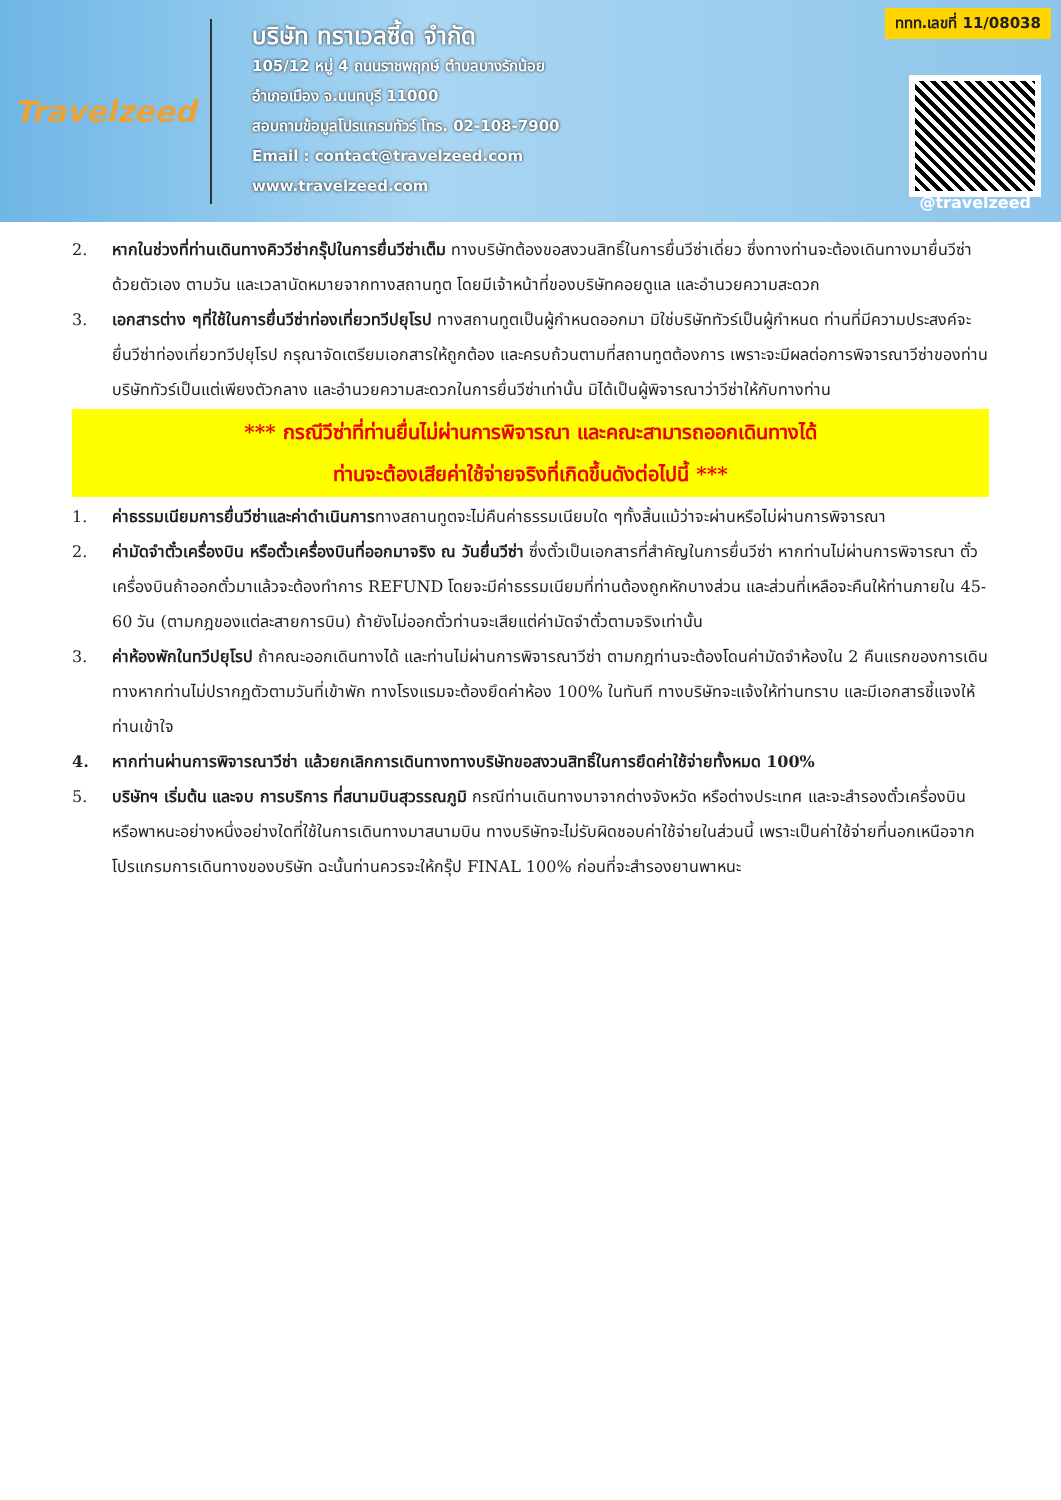Travelzeed
บริษัท ทราเวลซี้ด จำกัด
105/12 หมู่ 4 ถนนราชพฤกษ์ ตำบลบางรักน้อย
อำเภอเมือง จ.นนทบุรี 11000
สอบถามข้อมูลโปรแกรมทัวร์ โทร. 02-108-7900
Email : contact@travelzeed.com
www.travelzeed.com
ททท.เลขที่ 11/08038
@travelzeed
2. หากในช่วงที่ท่านเดินทางคิววีซ่ากรุ๊ปในการยื่นวีซ่าเต็ม ทางบริษัทต้องขอสงวนสิทธิ์ในการยื่นวีซ่าเดี่ยว ซึ่งทางท่านจะต้องเดินทางมายื่นวีซ่าด้วยตัวเอง ตามวัน และเวลานัดหมายจากทางสถานทูต โดยมีเจ้าหน้าที่ของบริษัทคอยดูแล และอำนวยความสะดวก
3. เอกสารต่าง ๆที่ใช้ในการยื่นวีซ่าท่องเที่ยวทวีปยุโรป ทางสถานทูตเป็นผู้กำหนดออกมา มิใช่บริษัททัวร์เป็นผู้กำหนด ท่านที่มีความประสงค์จะยื่นวีซ่าท่องเที่ยวทวีปยุโรป กรุณาจัดเตรียมเอกสารให้ถูกต้อง และครบถ้วนตามที่สถานทูตต้องการ เพราะจะมีผลต่อการพิจารณาวีซ่าของท่าน บริษัททัวร์เป็นแต่เพียงตัวกลาง และอำนวยความสะดวกในการยื่นวีซ่าเท่านั้น มิได้เป็นผู้พิจารณาว่าวีซ่าให้กับทางท่าน
*** กรณีวีซ่าที่ท่านยื่นไม่ผ่านการพิจารณา และคณะสามารถออกเดินทางได้
ท่านจะต้องเสียค่าใช้จ่ายจริงที่เกิดขึ้นดังต่อไปนี้ ***
1. ค่าธรรมเนียมการยื่นวีซ่าและค่าดำเนินการทางสถานทูตจะไม่คืนค่าธรรมเนียมใด ๆทั้งสิ้นแม้ว่าจะผ่านหรือไม่ผ่านการพิจารณา
2. ค่ามัดจำตั๋วเครื่องบิน หรือตั๋วเครื่องบินที่ออกมาจริง ณ วันยื่นวีซ่า ซึ่งตั๋วเป็นเอกสารที่สำคัญในการยื่นวีซ่า หากท่านไม่ผ่านการพิจารณา ตั๋วเครื่องบินถ้าออกตั๋วมาแล้วจะต้องทำการ REFUND โดยจะมีค่าธรรมเนียมที่ท่านต้องถูกหักบางส่วน และส่วนที่เหลือจะคืนให้ท่านภายใน 45-60 วัน (ตามกฎของแต่ละสายการบิน) ถ้ายังไม่ออกตั๋วท่านจะเสียแต่ค่ามัดจำตั๋วตามจริงเท่านั้น
3. ค่าห้องพักในทวีปยุโรป ถ้าคณะออกเดินทางได้ และท่านไม่ผ่านการพิจารณาวีซ่า ตามกฎท่านจะต้องโดนค่ามัดจำห้องใน 2 คืนแรกของการเดินทางหากท่านไม่ปรากฏตัวตามวันที่เข้าพัก ทางโรงแรมจะต้องยึดค่าห้อง 100% ในทันที ทางบริษัทจะแจ้งให้ท่านทราบ และมีเอกสารชี้แจงให้ท่านเข้าใจ
4. หากท่านผ่านการพิจารณาวีซ่า แล้วยกเลิกการเดินทางทางบริษัทขอสงวนสิทธิ์ในการยึดค่าใช้จ่ายทั้งหมด 100%
5. บริษัทฯ เริ่มต้น และจบ การบริการ ที่สนามบินสุวรรณภูมิ กรณีท่านเดินทางมาจากต่างจังหวัด หรือต่างประเทศ และจะสำรองตั๋วเครื่องบิน หรือพาหนะอย่างหนึ่งอย่างใดที่ใช้ในการเดินทางมาสนามบิน ทางบริษัทจะไม่รับผิดชอบค่าใช้จ่ายในส่วนนี้ เพราะเป็นค่าใช้จ่ายที่นอกเหนือจากโปรแกรมการเดินทางของบริษัท ฉะนั้นท่านควรจะให้กรุ๊ป FINAL 100% ก่อนที่จะสำรองยานพาหนะ